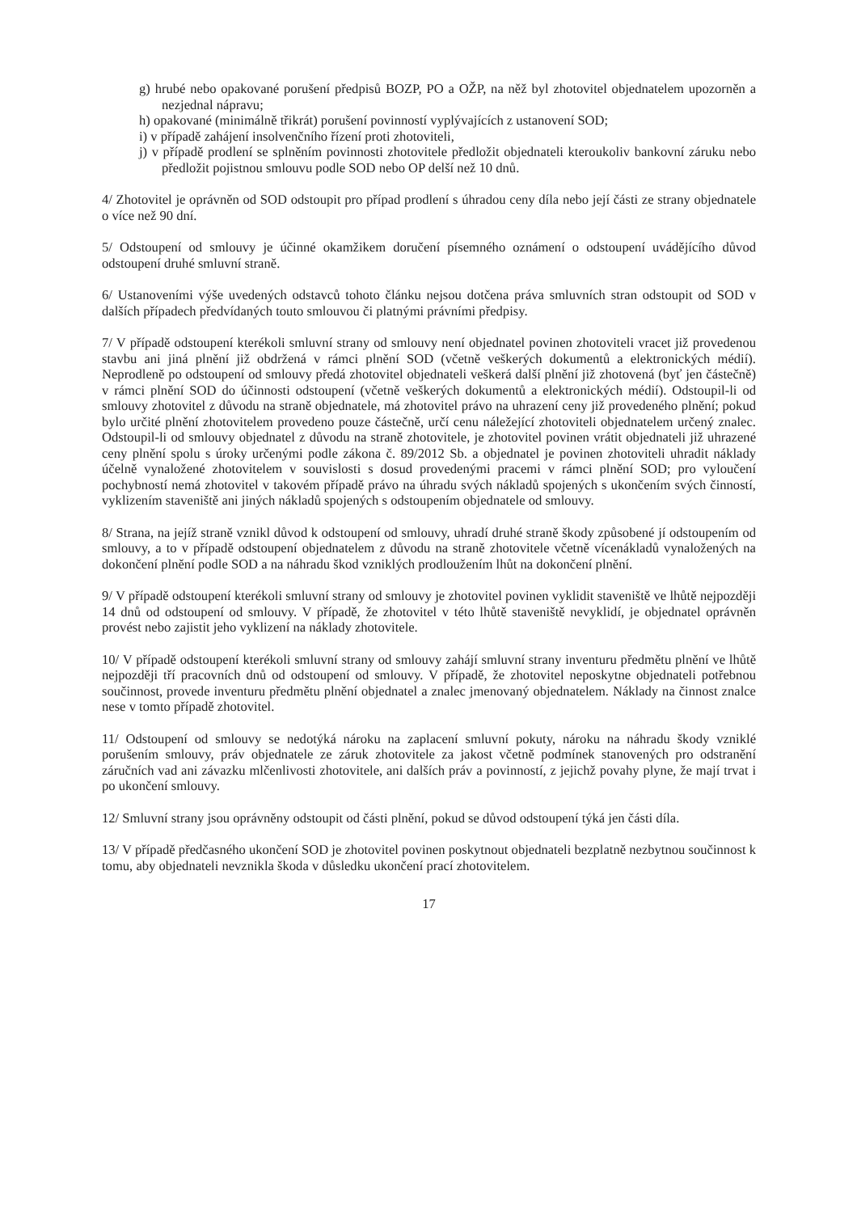g) hrubé nebo opakované porušení předpisů BOZP, PO a OŽP, na něž byl zhotovitel objednatelem upozorněn a nezjednal nápravu;
h) opakované (minimálně třikrát) porušení povinností vyplývajících z ustanovení SOD;
i) v případě zahájení insolvenčního řízení proti zhotoviteli,
j) v případě prodlení se splněním povinnosti zhotovitele předložit objednateli kteroukoliv bankovní záruku nebo předložit pojistnou smlouvu podle SOD nebo OP delší než 10 dnů.
4/ Zhotovitel je oprávněn od SOD odstoupit pro případ prodlení s úhradou ceny díla nebo její části ze strany objednatele o více než 90 dní.
5/ Odstoupení od smlouvy je účinné okamžikem doručení písemného oznámení o odstoupení uvádějícího důvod odstoupení druhé smluvní straně.
6/ Ustanoveními výše uvedených odstavců tohoto článku nejsou dotčena práva smluvních stran odstoupit od SOD v dalších případech předvídaných touto smlouvou či platnými právními předpisy.
7/ V případě odstoupení kterékoli smluvní strany od smlouvy není objednatel povinen zhotoviteli vracet již provedenou stavbu ani jiná plnění již obdržená v rámci plnění SOD (včetně veškerých dokumentů a elektronických médií). Neprodleně po odstoupení od smlouvy předá zhotovitel objednateli veškerá další plnění již zhotovená (byť jen částečně) v rámci plnění SOD do účinnosti odstoupení (včetně veškerých dokumentů a elektronických médií). Odstoupil-li od smlouvy zhotovitel z důvodu na straně objednatele, má zhotovitel právo na uhrazení ceny již provedeného plnění; pokud bylo určité plnění zhotovitelem provedeno pouze částečně, určí cenu náležející zhotoviteli objednatelem určený znalec. Odstoupil-li od smlouvy objednatel z důvodu na straně zhotovitele, je zhotovitel povinen vrátit objednateli již uhrazené ceny plnění spolu s úroky určenými podle zákona č. 89/2012 Sb. a objednatel je povinen zhotoviteli uhradit náklady účelně vynaložené zhotovitelem v souvislosti s dosud provedenými pracemi v rámci plnění SOD; pro vyloučení pochybností nemá zhotovitel v takovém případě právo na úhradu svých nákladů spojených s ukončením svých činností, vyklizením staveniště ani jiných nákladů spojených s odstoupením objednatele od smlouvy.
8/ Strana, na jejíž straně vznikl důvod k odstoupení od smlouvy, uhradí druhé straně škody způsobené jí odstoupením od smlouvy, a to v případě odstoupení objednatelem z důvodu na straně zhotovitele včetně vícenákladů vynaložených na dokončení plnění podle SOD a na náhradu škod vzniklých prodloužením lhůt na dokončení plnění.
9/ V případě odstoupení kterékoli smluvní strany od smlouvy je zhotovitel povinen vyklidit staveniště ve lhůtě nejpozději 14 dnů od odstoupení od smlouvy. V případě, že zhotovitel v této lhůtě staveniště nevyklidí, je objednatel oprávněn provést nebo zajistit jeho vyklizení na náklady zhotovitele.
10/ V případě odstoupení kterékoli smluvní strany od smlouvy zahájí smluvní strany inventuru předmětu plnění ve lhůtě nejpozději tří pracovních dnů od odstoupení od smlouvy. V případě, že zhotovitel neposkytne objednateli potřebnou součinnost, provede inventuru předmětu plnění objednatel a znalec jmenovaný objednatelem. Náklady na činnost znalce nese v tomto případě zhotovitel.
11/ Odstoupení od smlouvy se nedotýká nároku na zaplacení smluvní pokuty, nároku na náhradu škody vzniklé porušením smlouvy, práv objednatele ze záruk zhotovitele za jakost včetně podmínek stanovených pro odstranění záručních vad ani závazku mlčenlivosti zhotovitele, ani dalších práv a povinností, z jejichž povahy plyne, že mají trvat i po ukončení smlouvy.
12/ Smluvní strany jsou oprávněny odstoupit od části plnění, pokud se důvod odstoupení týká jen části díla.
13/ V případě předčasného ukončení SOD je zhotovitel povinen poskytnout objednateli bezplatně nezbytnou součinnost k tomu, aby objednateli nevznikla škoda v důsledku ukončení prací zhotovitelem.
17